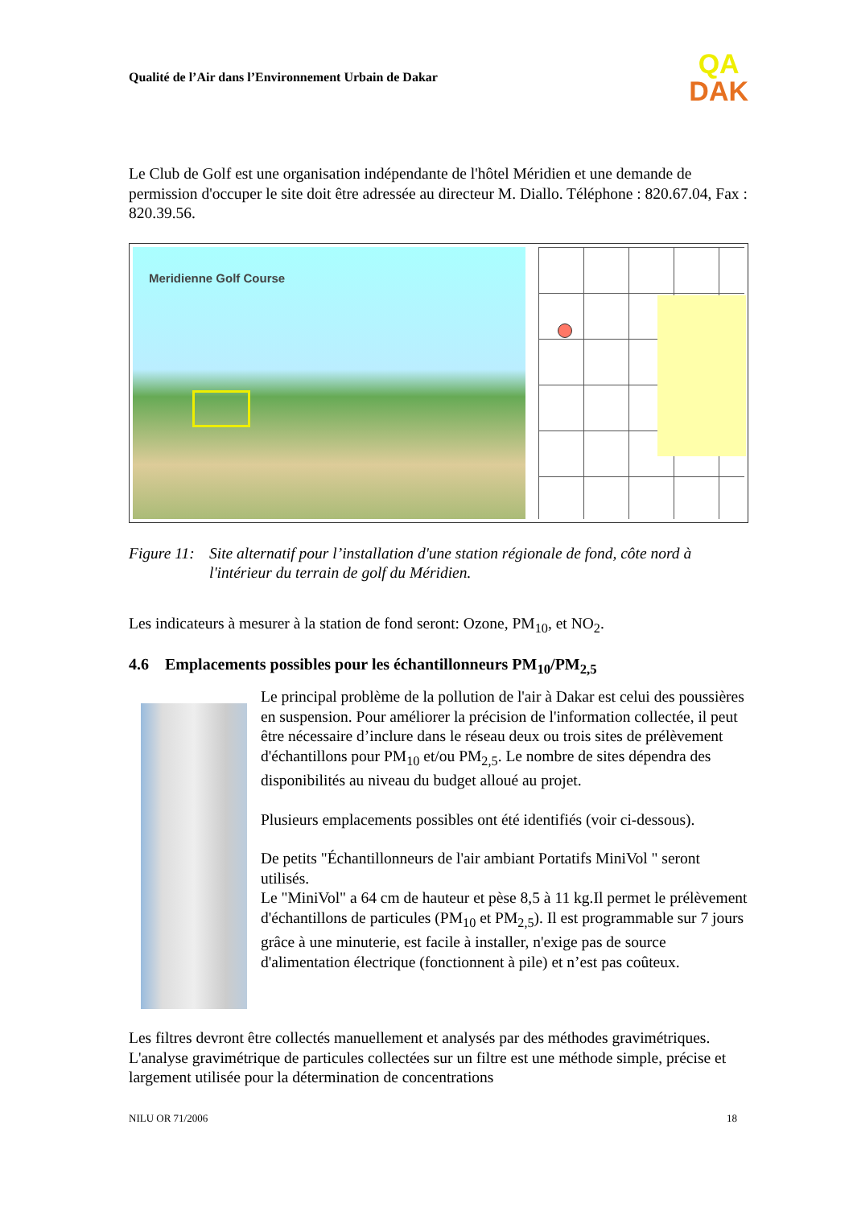Qualité de l’Air dans l’Environnement Urbain de Dakar
QA
DAK
Le Club de Golf est une organisation indépendante de l'hôtel Méridien et une demande de permission d'occuper le site doit être adressée au directeur M. Diallo. Téléphone : 820.67.04, Fax : 820.39.56.
Meridienne Golf Course
Figure 11: Site alternatif pour l’installation d'une station régionale de fond, côte nord à l'intérieur du terrain de golf du Méridien.
Les indicateurs à mesurer à la station de fond seront: Ozone, PM<sub>10</sub>, et NO<sub>2</sub>.
4.6 Emplacements possibles pour les échantillonneurs PM<sub>10</sub>/PM<sub>2,5</sub>
Le principal problème de la pollution de l'air à Dakar est celui des poussières en suspension. Pour améliorer la précision de l'information collectée, il peut être nécessaire d’inclure dans le réseau deux ou trois sites de prélèvement d'échantillons pour PM<sub>10</sub> et/ou PM<sub>2,5</sub>. Le nombre de sites dépendra des disponibilités au niveau du budget alloué au projet.
Plusieurs emplacements possibles ont été identifiés (voir ci-dessous).
De petits "Échantillonneurs de l'air ambiant Portatifs MiniVol " seront utilisés.
Le "MiniVol" a 64 cm de hauteur et pèse 8,5 à 11 kg.Il permet le prélèvement d'échantillons de particules (PM<sub>10</sub> et PM<sub>2,5</sub>). Il est programmable sur 7 jours grâce à une minuterie, est facile à installer, n'exige pas de source d'alimentation électrique (fonctionnent à pile) et n’est pas coûteux.
Les filtres devront être collectés manuellement et analysés par des méthodes gravimétriques. L'analyse gravimétrique de particules collectées sur un filtre est une méthode simple, précise et largement utilisée pour la détermination de concentrations
NILU OR 71/2006 18